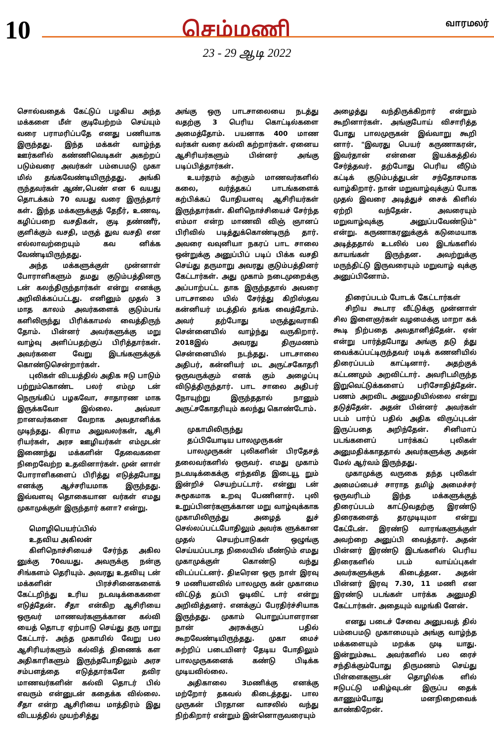10
செம்மணி
வாரமலர்
23 - 29 ஆடி 2022
சொல்வதைக் கேட்டுப் பழகிய அந்த மக்களை மீள் குடியேற்றம் செய்யும் வரை பராமரிப்பதே எனது பணியாக இருந்தது. இந்த மக்கள் வாழ்ந்த ஊர்களில் கண்ணிவெடிகள் அகற்றப் படும்வரை அவர்கள் பம்பைமடு முகா மில் தங்கவேண்டியிருந்தது. அங்கி ருந்தவர்கள் ஆண்,பெண் என 6 வயது தொடக்கம் 70 வயது வரை இருந்தார் கள். இந்த மக்களுக்குத் தேநீர், உணவு, கழிப்பறை வசதிகள், குடி தண்ணீர், குளிக்கும் வசதி, மருத் துவ வசதி என எல்லாவற்றையும் கவ னிக்க வேண்டியிருந்தது.
அந்த மக்களுக்குள் முன்னாள் போராளிகளும் தமது குடும்பத்தினரு டன் கலந்திருந்தார்கள் என்று எனக்கு அறிவிக்கப்பட்டது. எனினும் முதல் 3 மாத காலம் அவர்களைக் குடும்பங் களிலிருந்து பிரிக்காமல் வைத்திருந் தோம். பின்னர் அவர்களுக்கு மறு வாழ்வு அளிப்பதற்குப் பிரித்தார்கள். அவர்களை வேறு இடங்களுக்குக் கொண்டுசென்றார்கள்.
புலிகள் விடயத்தில் அதிக ஈடு பாடும் பற்றும்கொண்ட பலர் எம்மு டன் நெருங்கிப் பழகவோ, சாதாரண மாக இருக்கவோ இல்லை. அவ்வா றானவர்களை வேறாக அவதானிக்க முடிந்தது. கிராம அலுவலர்கள், ஆசி ரியர்கள், அரச ஊழியர்கள் எம்முடன் இணைந்து மக்களின் தேவைகளை நிறைவேற்ற உதவினார்கள். முன் னாள் போராளிகளைப் பிரித்து எடுத்தபோது எனக்கு ஆச்சரியமாக இருந்தது. இவ்வளவு தொகையான வர்கள் எமது முகாமுக்குள் இருந்தார் களா? என்று.
மொழிபெயர்ப்பில்
உதவிய அகிலன்
கிளிநொச்சியைச் சேர்ந்த அகில னுக்கு 70வயது. அவருக்கு நன்கு சிங்களம் தெரியும். அவரது உதவியு டன் மக்களின் பிரச்சினைகளைக் கேட்டறிந்து உரிய நடவடிக்கைகளை எடுத்தேன். சீதா என்கிற ஆசிரியை ஒருவர் மாணவர்களுக்கான கல்வி யைத் தொடர ஏற்பாடு செய்து தரு மாறு கேட்டார். அந்த முகாமில் வேறு பல ஆசிரியர்களும் கல்வித் திணைக் கள அதிகாரிகளும் இருந்தபோதிலும் அரச சம்பளத்தை எடுத்தார்களே தவிர மாணவர்களின் கல்வி தொடர் பில் எவரும் என்னுடன் கதைக்க வில்லை. சீதா என்ற ஆசிரியை மாத்திரம் இது விடயத்தில் முயற்சித்து
அங்கு ஒரு பாடசாலையை நடத்து வதற்கு 3 பெரிய கொட்டில்களை அமைத்தோம். பயனாக 400 மாண வர்கள் வரை கல்வி கற்றார்கள். ஏனைய ஆசிரியர்களும் பின்னர் அங்கு படிப்பித்தார்கள்.
உயர்தரம் கற்கும் மாணவர்களில் கலை, வர்த்தகப் பாடங்களைக் கற்பிக்கப் போதியளவு ஆசிரியர்கள் இருந்தார்கள். கிளிநொச்சியைச் சேர்ந்த எம்மா என்ற மாணவி விஞ் ஞானப் பிரிவில் படித்துக்கொண்டிருந் தார். அவரை வவுனியா நகரப் பாட சாலை ஒன்றுக்கு அனுப்பிப் படிப் பிக்க வசதி செய்து தருமாறு அவரது குடும்பத்தினர் கேட்டார்கள். அது முகாம் நடைமுறைக்கு அப்பாற்பட்ட தாக இருந்ததால் அவரை பாடசாலை யில் சேர்த்து கிறிஸ்தவ கன்னியர் மடத்தில் தங்க வைத்தோம். அவர் தற்போது மருத்துவராகி சென்னையில் வாழ்ந்து வருகிறார். 2018இல் அவரது திருமணம் சென்னையில் நடந்தது. பாடசாலை அதிபர், கன்னியர் மட அருட்சகோதரி ஒருவருக்கும் எனக் கும் அழைப்பு விடுத்திருந்தார். பாட சாலை அதிபர் நோயுற்று இருந்ததால் நானும் அருட்சகோதரியும் கலந்து கொண்டோம்.
முகாமிலிருந்து
தப்பியோடிய பாலமுருகன்
பாலமுருகன் புலிகளின் பிரதேசத் தலைவர்களில் ஒருவர். எமது முகாம் நடவடிக்கைக்கு எந்தவித இடையூ றும் இன்றிச் செயற்பட்டார். என்னு டன் சுமூகமாக உறவு பேணினார். புலி உறுப்பினர்களுக்கான மறு வாழ்வுக்காக முகாமிலிருந்து அழைத் துச் செல்லப்பட்டபோதிலும் அவர்க ளுக்கான முதல் செயற்பாடுகள் ஒழுங்கு செய்யப்படாத நிலையில் மீண்டும் எமது முகாமுக்குள் கொண்டு வந்து விடப்பட்டனர். திடீரென ஒரு நாள் இரவு 9 மணியளவில் பாலமுரு கன் முகாமை விட்டுத் தப்பி ஓடிவிட் டார் என்று அறிவித்தனர். எனக்குப் பேரதிர்ச்சியாக இருந்தது. முகாம் பொறுப்பாளரான நான் அரசுக்குப் பதில் கூறவேண்டியிருந்தது. முகா மைச் சுற்றிப் படையினர் தேடிய போதிலும் பாலமுருகனைக் கண்டு பிடிக்க முடியவில்லை.
அதிகாலை 3மணிக்கு எனக்கு மற்றோர் தகவல் கிடைத்தது. பால முருகன் பிரதான வாசலில் வந்து நிற்கிறார் என்றும் இன்னொருவரையும்
அழைத்து வந்திருக்கிறார் என்றும் கூறினார்கள். அங்குபோய் விசாரித்த போது பாலமுருகன் இவ்வாறு கூறி னார். "இவரது பெயர் கருணாகரன், இவர்தான் என்னை இயக்கத்தில் சேர்த்தவர். தற்போது பெரிய வீடும் கட்டிக் குடும்பத்துடன் சந்தோசமாக வாழ்கிறார். நான் மறுவாழ்வுக்குப் போக முதல் இவரை அடித்துச் சைக் கிளில் ஏற்றி வந்தேன். அவரையும் மறுவாழ்வுக்கு அனுப்பவேண்டும்" என்று. கருணாகரனுக்குக் கடுமையாக அடித்ததால் உடலில் பல இடங்களில் காயங்கள் இருந்தன. அவற்றுக்கு மருந்திட்டு இருவரையும் மறுவாழ் வுக்கு அனுப்பினோம்.
திரைப்படம் போடக் கேட்டார்கள்
சிறிய கூடார வீட்டுக்கு முன்னாள் சில இளைஞர்கள் வழமைக்கு மாறா கக் கூடி நிற்பதை அவதானித்தேன். ஏன் என்று பார்த்தபோது அங்கு தடு த்து வைக்கப்பட்டிருந்தவர் மடிக் கணனியில் திரைப்படம் காட்டினார். அதற்குக் கட்டணமும் அறவிட்டார். அவரிடமிருந்த இறுவெட்டுக்களைப் பரிசோதித்தேன். பணம் அறவிட அனுமதியில்லை என்று தடுத்தேன். அதன் பின்னர் அவர்கள் படம் பார்ப் பதில் அதிக விருப்புடன் இருப்பதை அறிந்தேன். சினிமாப் படங்களைப் பார்க்கப் புலிகள் அனுமதிக்காததால் அவர்களுக்கு அதன் மேல் ஆர்வம் இருந்தது.
முகாமுக்கு வருகை தந்த புலிகள் அமைப்பைச் சாராத தமிழ் அமைச்சர் ஒருவரிடம் இந்த மக்களுக்குத் திரைப்படம் காட்டுவதற்கு இரண்டு திரைகளைத் தரமுடியுமா என்று கேட்டேன். இரண்டு வாரங்களுக்குள் அவற்றை அனுப்பி வைத்தார். அதன் பின்னர் இரண்டு இடங்களில் பெரிய திரைகளில் படம் வாய்ப்புகள் அவர்களுக்குக் கிடைத்தன. அதன் பின்னர் இரவு 7.30, 11 மணி என இரண்டு படங்கள் பார்க்க அனுமதி கேட்டார்கள். அதையும் வழங்கி னேன்.
எனது படைச் சேவை அனுபவத் தில் பம்பைமடு முகாமையும் அங்கு வாழ்ந்த மக்களையும் மறக்க முடி யாது. இன்றும்கூட அவர்களில் பல ரைச் சந்திக்கும்போது திருமணம் செய்து பிள்ளைகளுடன் தொழில்க ளில் ஈடுபட்டு மகிழ்வுடன் இருப்ப தைக் காணும்போது மனநிறைவைக் காண்கிறேன்.